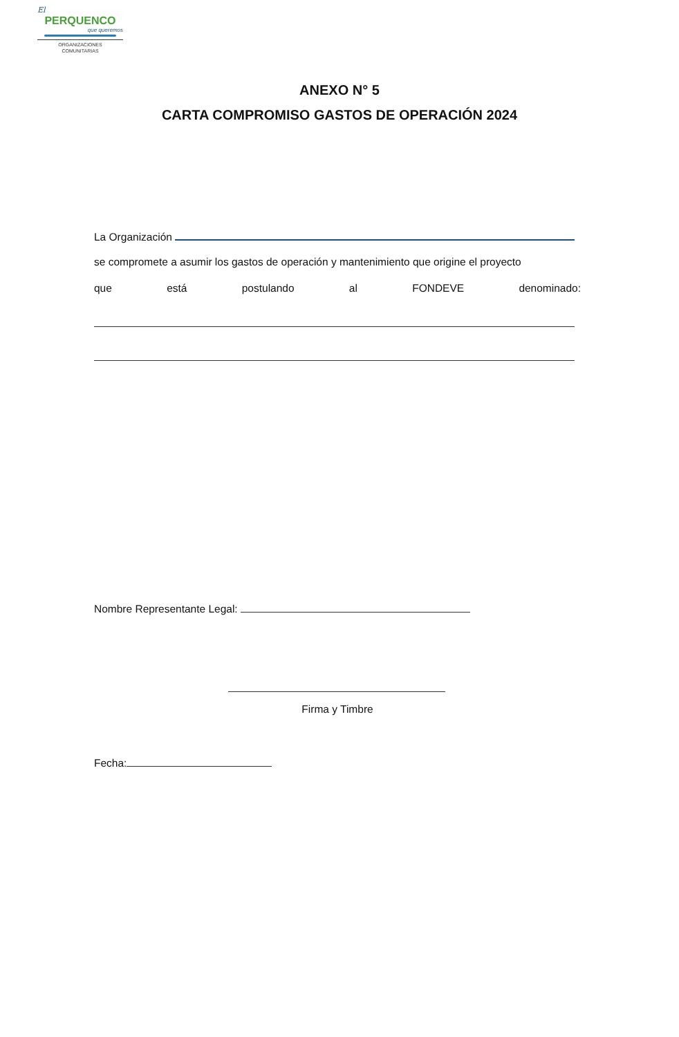El
PERQUENCO
que queremos
ORGANIZACIONES
COMUNITARIAS
ANEXO N° 5
CARTA COMPROMISO GASTOS DE OPERACIÓN 2024
La Organización
se compromete a asumir los gastos de operación y mantenimiento que origine el proyecto
que está postulando al FONDEVE denominado:
Nombre Representante Legal:
Firma y Timbre
Fecha: